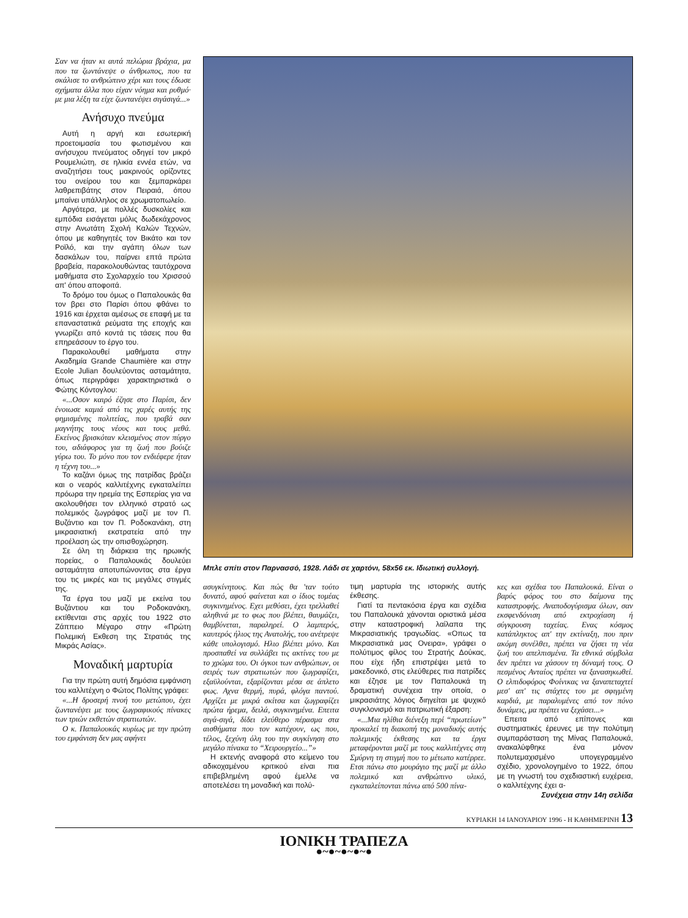Σαν να ήταν κι αυτά πελώρια βράχια, μα που τα ζωντάνεψε ο άνθρωπος, που τα σκάλισε το ανθρώπινο χέρι και τους έδωσε σχήματα άλλα που είχαν νόημα και ρυθμό· με μια λέξη τα είχε ζωντανέψει σιγάσιγά...»
Ανήσυχο πνεύμα
Αυτή η αργή και εσωτερική προετοιμασία του φωτισμένου και ανήσυχου πνεύματος οδηγεί τον μικρό Ρουμελιώτη, σε ηλικία εννέα ετών, να αναζητήσει τους μακρινούς ορίζοντες του ονείρου του και ξεμπαρκάρει λαθρεπιβάτης στον Πειραιά, όπου μπαίνει υπάλληλος σε χρωματοπωλείο.
Αργότερα, με πολλές δυσκολίες και εμπόδια εισάγεται μόλις δωδεκάχρονος στην Ανωτάτη Σχολή Καλών Τεχνών, όπου με καθηγητές τον Βικάτο και τον Ροϊλό, και την αγάπη όλων των δασκάλων του, παίρνει επτά πρώτα βραβεία, παρακολουθώντας ταυτόχρονα μαθήματα στο Σχολαρχείο του Χρισσού απ' όπου αποφοιτά.
Το δρόμο του όμως ο Παπαλουκάς θα τον βρει στο Παρίσι όπου φθάνει το 1916 και έρχεται αμέσως σε επαφή με τα επαναστατικά ρεύματα της εποχής και γνωρίζει από κοντά τις τάσεις που θα επηρεάσουν το έργο του.
Παρακολουθεί μαθήματα στην Ακαδημία Grande Chaumière και στην Ecole Julian δουλεύοντας ασταμάτητα, όπως περιγράφει χαρακτηριστικά ο Φώτης Κόντογλου:
«...Οσον καιρό έζησε στο Παρίσι, δεν ένοιωσε καμιά από τις χαρές αυτής της φημισμένης πολιτείας, που τραβά σαν μαγνήτης τους νέους και τους μεθά. Εκείνος βρισκόταν κλεισμένος στον πύργο του, αδιάφορος για τη ζωή που βούιζε γύρω του. Το μόνο που τον ενδιέφερε ήταν η τέχνη του...»
Το καζάνι όμως της πατρίδας βράζει και ο νεαρός καλλιτέχνης εγκαταλείπει πρόωρα την ηρεμία της Εσπερίας για να ακολουθήσει τον ελληνικό στρατό ως πολεμικός ζωγράφος μαζί με τον Π. Βυζάντιο και τον Π. Ροδοκανάκη, στη μικρασιατική εκστρατεία από την προέλαση ώς την οπισθοχώρηση.
Σε όλη τη διάρκεια της ηρωικής πορείας, ο Παπαλουκάς δουλεύει ασταμάτητα αποτυπώνοντας στα έργα του τις μικρές και τις μεγάλες στιγμές της.
Τα έργα του μαζί με εκείνα του Βυζάντιου και του Ροδοκανάκη, εκτίθενται στις αρχές του 1922 στο Ζάππειο Μέγαρο στην «Πρώτη Πολεμική Εκθεση της Στρατιάς της Μικράς Ασίας».
Μοναδική μαρτυρία
Για την πρώτη αυτή δημόσια εμφάνιση του καλλιτέχνη ο Φώτος Πολίτης γράφει:
«...Η δροσερή πνοή του μετώπου, έχει ζωντανέψει με τους ζωγραφικούς πίνακες των τριών εκθετών στρατιωτών.
Ο κ. Παπαλουκάς κυρίως με την πρώτη του εμφάνιση δεν μας αφήνει
Μπλε σπίτι στον Παρνασσό, 1928. Λάδι σε χαρτόνι, 58x56 εκ. Ιδιωτική συλλογή.
ασυγκίνητους. Και πώς θα 'ταν τούτο δυνατό, αφού φαίνεται και ο ίδιος τομέας συγκινημένος. Εχει μεθύσει, έχει τρελλαθεί αληθινά με το φως που βλέπει, θαυμάζει, θαμβύνεται, παραληρεί. Ο λαμπερός, καυτερός ήλιος της Ανατολής, του ανέτρεψε κάθε υπολογισμό. Ηλιο βλέπει μόνο. Και προσπαθεί να συλλάβει τις ακτίνες του με το χρώμα του. Οι όγκοι των ανθρώπων, οι σειρές των στρατιωτών που ζωγραφίζει, εξαϋλούνται, εξαρίζονται μέσα σε άπλετο φως. Αχνα θερμή, πυρά, φλόγα παντού. Αρχίζει με μικρά σκίτσα και ζωγραφίζει πρώτα ήρεμα, δειλά, συγκινημένα. Επειτα σιγά-σιγά, δίδει ελεύθερο πέρασμα στα αισθήματα που τον κατέχουν, ως που, τέλος, ξεχύνη όλη του την συγκίνηση στο μεγάλο πίνακα το “Χειρουργείο...”»
Η εκτενής αναφορά στο κείμενο του αδικοχαμένου κριτικού είναι πια επιβεβλημένη αφού έμελλε να αποτελέσει τη μοναδική και πολύ-
τιμη μαρτυρία της ιστορικής αυτής έκθεσης.
Γιατί τα πεντακόσια έργα και σχέδια του Παπαλουκά χάνονται οριστικά μέσα στην καταστροφική λαίλαπα της Μικρασιατικής τραγωδίας. «Οπως τα Μικρασιατικά μας Ονειρα», γράφει ο πολύτιμος φίλος του Στρατής Δούκας, που είχε ήδη επιστρέψει μετά το μακεδονικό, στις ελεύθερες πια πατρίδες και έζησε με τον Παπαλουκά τη δραματική συνέχεια την οποία, ο μικρασιάτης λόγιος διηγείται με ψυχικό συγκλονισμό και πατριωτική έξαρση:
«...Μια ηλίθια διένεξη περί “πρωτείων” προκαλεί τη διακοπή της μοναδικής αυτής πολεμικής έκθεσης και τα έργα μεταφέρονται μαζί με τους καλλιτέχνες στη Σμύρνη τη στιγμή που το μέτωπο κατέρρεε. Ετσι πάνω στο μουράγιο της μαζί με άλλο πολεμικό και ανθρώπινο υλικό, εγκαταλείπονται πάνω από 500 πίνα-
κες και σχέδια του Παπαλουκά. Είναι ο βαρύς φόρος του στο δαίμονα της καταστροφής. Αναποδογύρισμα όλων, σαν εκσφενδόνιση από εκτροχίαση ή σύγκρουση ταχείας. Ενας κόσμος κατάπληκτος απ' την εκτίναξη, που πριν ακόμη συνέλθει, πρέπει να ζήσει τη νέα ζωή του απελπισμένα. Τα εθνικά σύμβολα δεν πρέπει να χάσουν τη δύναμή τους. Ο πεσμένος Ανταίος πρέπει να ξανασηκωθεί. Ο ελπιδοφόρος Φοίνικας να ξαναπεταχτεί μεσ' απ' τις στάχτες του με σφιγμένη καρδιά, με παραλυμένες από τον πόνο δυνάμεις, μα πρέπει να ξεχάσει...»
Επειτα από επίπονες και συστηματικές έρευνες με την πολύτιμη συμπαράσταση της Μίνας Παπαλουκά, ανακαλύφθηκε ένα μόνον πολυτεμαχισμένο υπογεγραμμένο σχέδιο, χρονολογημένο το 1922, όπου με τη γνωστή του σχεδιαστική ευχέρεια, ο καλλιτέχνης έχει α-
Συνέχεια στην 14η σελίδα
ΚΥΡΙΑΚΗ 14 ΙΑΝΟΥΑΡΙΟΥ 1996 - Η ΚΑΘΗΜΕΡΙΝΗ 13
ΙΟΝΙΚΗ ΤΡΑΠΕΖΑ
●~●~●~●~●